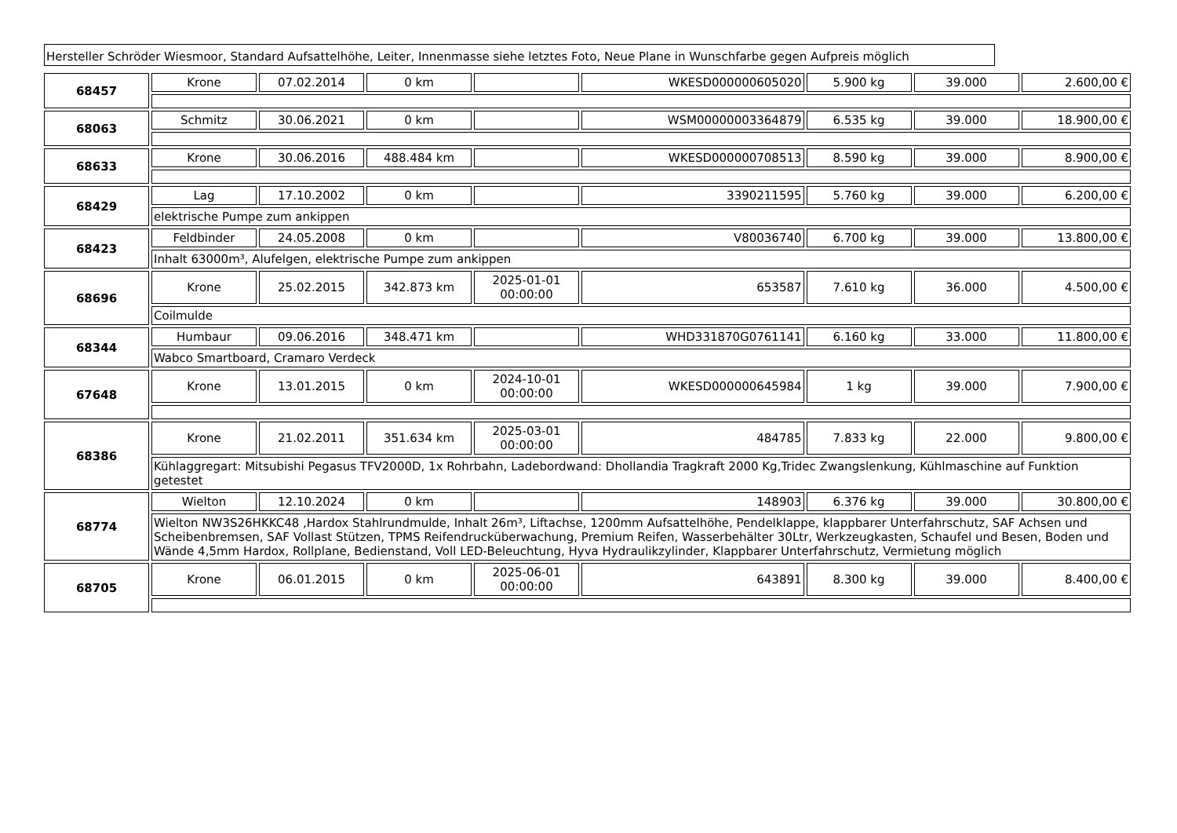Hersteller Schröder Wiesmoor, Standard Aufsattelhöhe, Leiter, Innenmasse siehe letztes Foto, Neue Plane in Wunschfarbe gegen Aufpreis möglich
| 68457 | Krone | 07.02.2014 | 0 km | | WKESD000000605020 | 5.900 kg | 39.000 | 2.600,00 € |
| 68063 | Schmitz | 30.06.2021 | 0 km | | WSM00000003364879 | 6.535 kg | 39.000 | 18.900,00 € |
| 68633 | Krone | 30.06.2016 | 488.484 km | | WKESD000000708513 | 8.590 kg | 39.000 | 8.900,00 € |
| 68429 | Lag | 17.10.2002 | 0 km | | 3390211595 | 5.760 kg | 39.000 | 6.200,00 € |
| | elektrische Pumpe zum ankippen | | | | | | | |
| 68423 | Feldbinder | 24.05.2008 | 0 km | | V80036740 | 6.700 kg | 39.000 | 13.800,00 € |
| | Inhalt 63000m³, Alufelgen, elektrische Pumpe zum ankippen | | | | | | | |
| 68696 | Krone | 25.02.2015 | 342.873 km | 2025-01-01 00:00:00 | 653587 | 7.610 kg | 36.000 | 4.500,00 € |
| | Coilmulde | | | | | | | |
| 68344 | Humbaur | 09.06.2016 | 348.471 km | | WHD331870G0761141 | 6.160 kg | 33.000 | 11.800,00 € |
| | Wabco Smartboard, Cramaro Verdeck | | | | | | | |
| 67648 | Krone | 13.01.2015 | 0 km | 2024-10-01 00:00:00 | WKESD000000645984 | 1 kg | 39.000 | 7.900,00 € |
| 68386 | Krone | 21.02.2011 | 351.634 km | 2025-03-01 00:00:00 | 484785 | 7.833 kg | 22.000 | 9.800,00 € |
| | Kühlaggregart: Mitsubishi Pegasus TFV2000D, 1x Rohrbahn, Ladebordwand: Dhollandia Tragkraft 2000 Kg,Tridec Zwangslenkung, Kühlmaschine auf Funktion getestet | | | | | | | |
| 68774 | Wielton | 12.10.2024 | 0 km | | 148903 | 6.376 kg | 39.000 | 30.800,00 € |
| | Wielton NW3S26HKKC48 ,Hardox Stahlrundmulde, Inhalt 26m³, Liftachse, 1200mm Aufsattelhöhe, Pendelklappe, klappbarer Unterfahrschutz, SAF Achsen und Scheibenbremsen, SAF Vollast Stützen, TPMS Reifendrucküberwachung, Premium Reifen, Wasserbehälter 30Ltr, Werkzeugkasten, Schaufel und Besen, Boden und Wände 4,5mm Hardox, Rollplane, Bedienstand, Voll LED-Beleuchtung, Hyva Hydraulikzylinder, Klappbarer Unterfahrschutz, Vermietung möglich | | | | | | | |
| 68705 | Krone | 06.01.2015 | 0 km | 2025-06-01 00:00:00 | 643891 | 8.300 kg | 39.000 | 8.400,00 € |